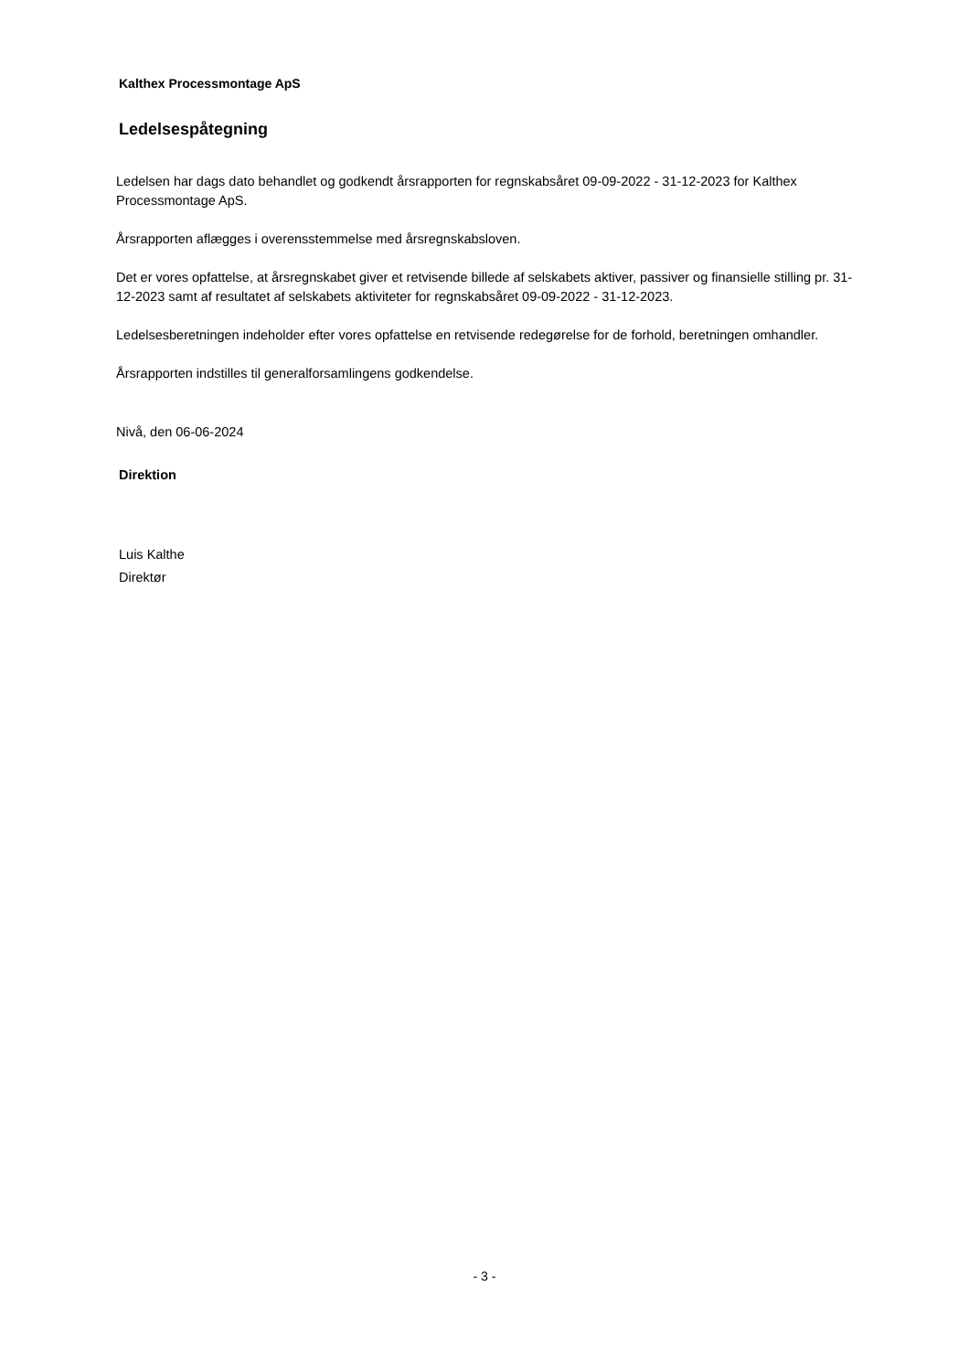Kalthex Processmontage ApS
Ledelsespåtegning
Ledelsen har dags dato behandlet og godkendt årsrapporten for regnskabsåret 09-09-2022 - 31-12-2023 for Kalthex Processmontage ApS.
Årsrapporten aflægges i overensstemmelse med årsregnskabsloven.
Det er vores opfattelse, at årsregnskabet giver et retvisende billede af selskabets aktiver, passiver og finansielle stilling pr. 31-12-2023 samt af resultatet af selskabets aktiviteter for regnskabsåret 09-09-2022 - 31-12-2023.
Ledelsesberetningen indeholder efter vores opfattelse en retvisende redegørelse for de forhold, beretningen omhandler.
Årsrapporten indstilles til generalforsamlingens godkendelse.
Nivå, den 06-06-2024
Direktion
Luis Kalthe
Direktør
- 3 -